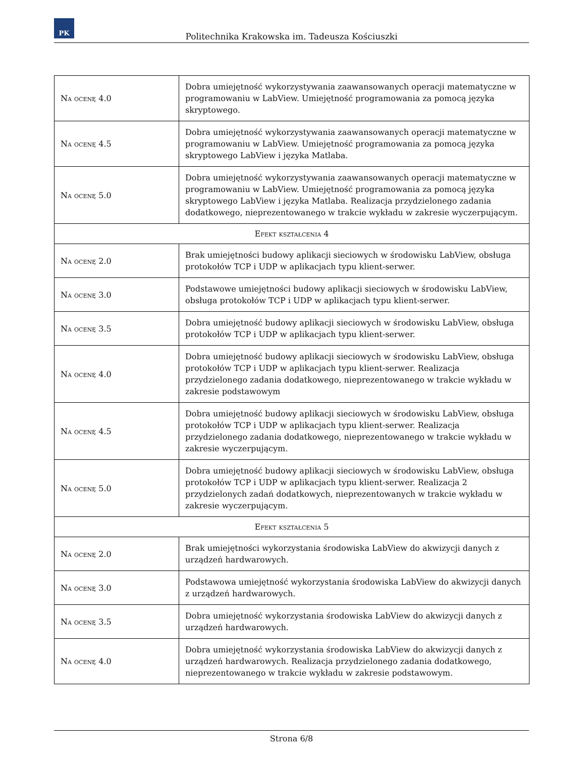PK
Politechnika Krakowska im. Tadeusza Kościuszki
| Na ocenę 4.0 | Dobra umiejętność wykorzystywania zaawansowanych operacji matematyczne w programowaniu w LabView. Umiejętność programowania za pomocą języka skryptowego. |
| Na ocenę 4.5 | Dobra umiejętność wykorzystywania zaawansowanych operacji matematyczne w programowaniu w LabView. Umiejętność programowania za pomocą języka skryptowego LabView i języka Matlaba. |
| Na ocenę 5.0 | Dobra umiejętność wykorzystywania zaawansowanych operacji matematyczne w programowaniu w LabView. Umiejętność programowania za pomocą języka skryptowego LabView i języka Matlaba. Realizacja przydzielonego zadania dodatkowego, nieprezentowanego w trakcie wykładu w zakresie wyczerpującym. |
| Efekt kształcenia 4 | |
| Na ocenę 2.0 | Brak umiejętności budowy aplikacji sieciowych w środowisku LabView, obsługa protokołów TCP i UDP w aplikacjach typu klient-serwer. |
| Na ocenę 3.0 | Podstawowe umiejętności budowy aplikacji sieciowych w środowisku LabView, obsługa protokołów TCP i UDP w aplikacjach typu klient-serwer. |
| Na ocenę 3.5 | Dobra umiejętność budowy aplikacji sieciowych w środowisku LabView, obsługa protokołów TCP i UDP w aplikacjach typu klient-serwer. |
| Na ocenę 4.0 | Dobra umiejętność budowy aplikacji sieciowych w środowisku LabView, obsługa protokołów TCP i UDP w aplikacjach typu klient-serwer. Realizacja przydzielonego zadania dodatkowego, nieprezentowanego w trakcie wykładu w zakresie podstawowym |
| Na ocenę 4.5 | Dobra umiejętność budowy aplikacji sieciowych w środowisku LabView, obsługa protokołów TCP i UDP w aplikacjach typu klient-serwer. Realizacja przydzielonego zadania dodatkowego, nieprezentowanego w trakcie wykładu w zakresie wyczerpującym. |
| Na ocenę 5.0 | Dobra umiejętność budowy aplikacji sieciowych w środowisku LabView, obsługa protokołów TCP i UDP w aplikacjach typu klient-serwer. Realizacja 2 przydzielonych zadań dodatkowych, nieprezentowanych w trakcie wykładu w zakresie wyczerpującym. |
| Efekt kształcenia 5 | |
| Na ocenę 2.0 | Brak umiejętności wykorzystania środowiska LabView do akwizycji danych z urządzeń hardwarowych. |
| Na ocenę 3.0 | Podstawowa umiejętność wykorzystania środowiska LabView do akwizycji danych z urządzeń hardwarowych. |
| Na ocenę 3.5 | Dobra umiejętność wykorzystania środowiska LabView do akwizycji danych z urządzeń hardwarowych. |
| Na ocenę 4.0 | Dobra umiejętność wykorzystania środowiska LabView do akwizycji danych z urządzeń hardwarowych. Realizacja przydzielonego zadania dodatkowego, nieprezentowanego w trakcie wykładu w zakresie podstawowym. |
Strona 6/8